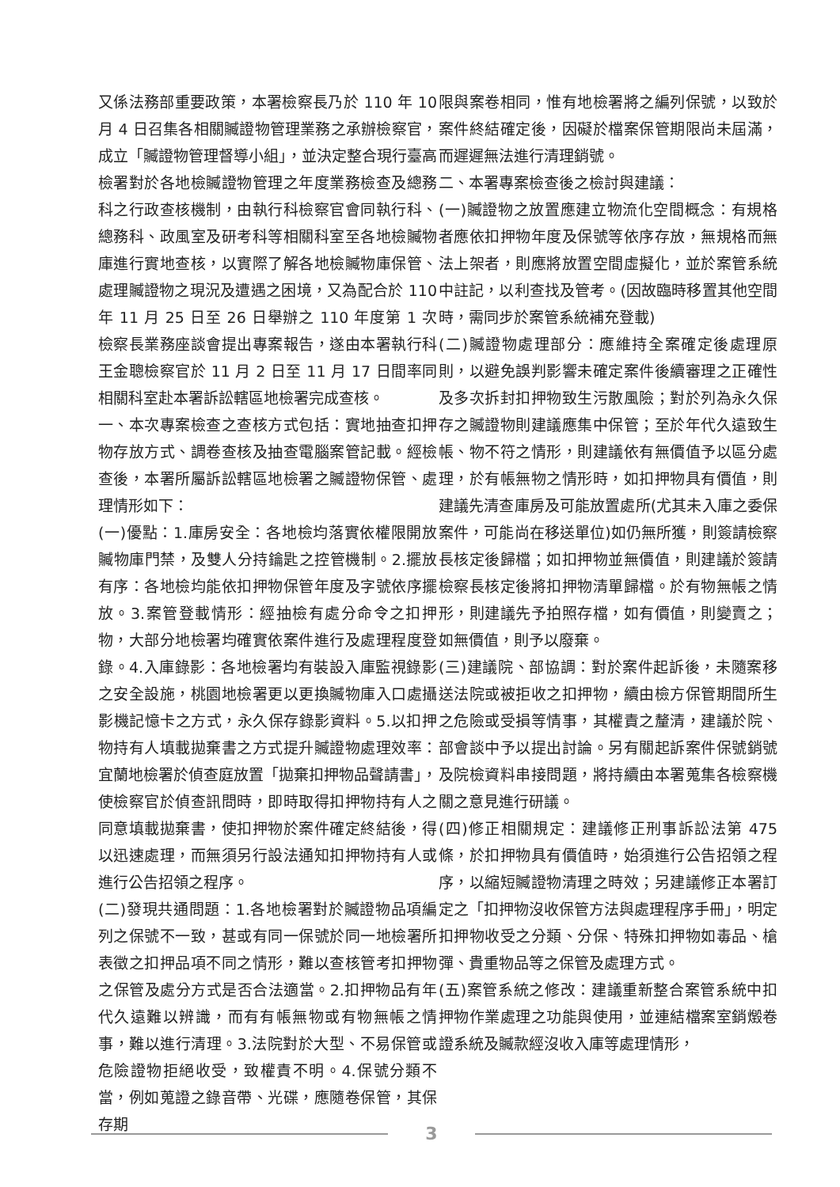又係法務部重要政策，本署檢察長乃於 110 年 10 月 4 日召集各相關贓證物管理業務之承辦檢察官，成立「贓證物管理督導小組」，並決定整合現行臺高檢署對於各地檢贓證物管理之年度業務檢查及總務科之行政查核機制，由執行科檢察官會同執行科、總務科、政風室及研考科等相關科室至各地檢贓物庫進行實地查核，以實際了解各地檢贓物庫保管、處理贓證物之現況及遭遇之困境，又為配合於 110 年 11 月 25 日至 26 日舉辦之 110 年度第 1 次檢察長業務座談會提出專案報告，遂由本署執行科王金聰檢察官於 11 月 2 日至 11 月 17 日間率同相關科室赴本署訴訟轄區地檢署完成查核。
一、本次專案檢查之查核方式包括：實地抽查扣押物存放方式、調卷查核及抽查電腦案管記載。經檢查後，本署所屬訴訟轄區地檢署之贓證物保管、處理情形如下：
(一)優點：1.庫房安全：各地檢均落實依權限開放贓物庫門禁，及雙人分持鑰匙之控管機制。2.擺放有序：各地檢均能依扣押物保管年度及字號依序擺放。3.案管登載情形：經抽檢有處分命令之扣押物，大部分地檢署均確實依案件進行及處理程度登錄。4.入庫錄影：各地檢署均有裝設入庫監視錄影之安全設施，桃園地檢署更以更換贓物庫入口處攝影機記憶卡之方式，永久保存錄影資料。5.以扣押物持有人填載拋棄書之方式提升贓證物處理效率：宜蘭地檢署於偵查庭放置「拋棄扣押物品聲請書」，使檢察官於偵查訊問時，即時取得扣押物持有人之同意填載拋棄書，使扣押物於案件確定終結後，得以迅速處理，而無須另行設法通知扣押物持有人或進行公告招領之程序。
(二)發現共通問題：1.各地檢署對於贓證物品項編列之保號不一致，甚或有同一保號於同一地檢署所表徵之扣押品項不同之情形，難以查核管考扣押物之保管及處分方式是否合法適當。2.扣押物品有年代久遠難以辨識，而有有帳無物或有物無帳之情事，難以進行清理。3.法院對於大型、不易保管或危險證物拒絕收受，致權責不明。4.保號分類不當，例如蒐證之錄音帶、光碟，應隨卷保管，其保存期
限與案卷相同，惟有地檢署將之編列保號，以致於案件終結確定後，因礙於檔案保管期限尚未屆滿，而遲遲無法進行清理銷號。
二、本署專案檢查後之檢討與建議：
(一)贓證物之放置應建立物流化空間概念：有規格者應依扣押物年度及保號等依序存放，無規格而無法上架者，則應將放置空間虛擬化，並於案管系統中註記，以利查找及管考。(因故臨時移置其他空間時，需同步於案管系統補充登載)
(二)贓證物處理部分：應維持全案確定後處理原則，以避免誤判影響未確定案件後續審理之正確性及多次拆封扣押物致生污散風險；對於列為永久保存之贓證物則建議應集中保管；至於年代久遠致生帳、物不符之情形，則建議依有無價值予以區分處理，於有帳無物之情形時，如扣押物具有價值，則建議先清查庫房及可能放置處所(尤其未入庫之委保案件，可能尚在移送單位)如仍無所獲，則簽請檢察長核定後歸檔；如扣押物並無價值，則建議於簽請檢察長核定後將扣押物清單歸檔。於有物無帳之情形，則建議先予拍照存檔，如有價值，則變賣之；如無價值，則予以廢棄。
(三)建議院、部協調：對於案件起訴後，未隨案移送法院或被拒收之扣押物，續由檢方保管期間所生之危險或受損等情事，其權責之釐清，建議於院、部會談中予以提出討論。另有關起訴案件保號銷號及院檢資料串接問題，將持續由本署蒐集各檢察機關之意見進行研議。
(四)修正相關規定：建議修正刑事訴訟法第 475 條，於扣押物具有價值時，始須進行公告招領之程序，以縮短贓證物清理之時效；另建議修正本署訂定之「扣押物沒收保管方法與處理程序手冊」，明定扣押物收受之分類、分保、特殊扣押物如毒品、槍彈、貴重物品等之保管及處理方式。
(五)案管系統之修改：建議重新整合案管系統中扣押物作業處理之功能與使用，並連結檔案室銷燬卷證系統及贓款經沒收入庫等處理情形，
3